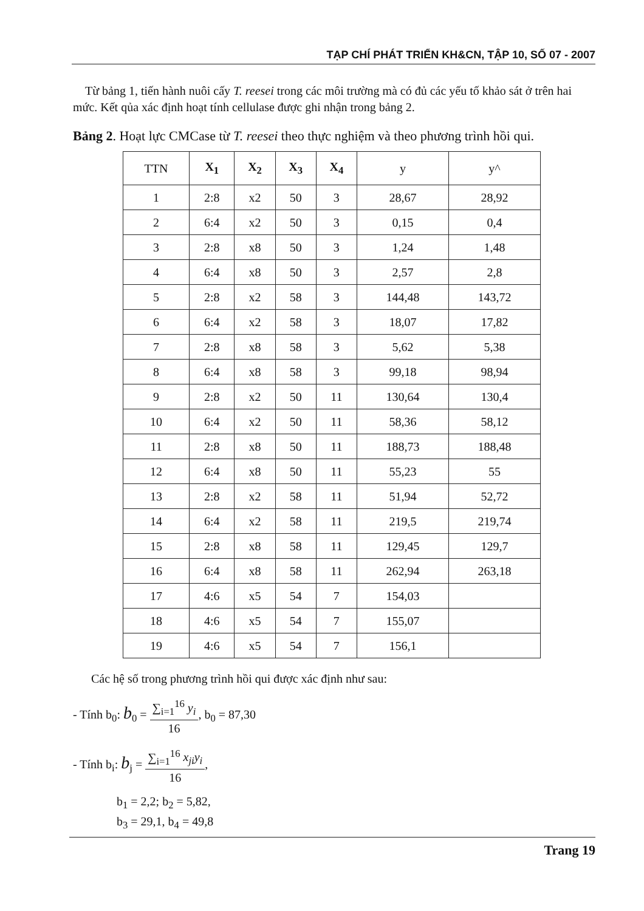TẠP CHÍ PHÁT TRIỂN KH&CN, TẬP 10, SỐ 07 - 2007
Từ bảng 1, tiến hành nuôi cấy T. reesei trong các môi trường mà có đủ các yếu tố khảo sát ở trên hai mức. Kết qủa xác định hoạt tính cellulase được ghi nhận trong bảng 2.
Bảng 2. Hoạt lực CMCase từ T. reesei theo thực nghiệm và theo phương trình hồi qui.
| TTN | X<sub>1</sub> | X<sub>2</sub> | X<sub>3</sub> | X<sub>4</sub> | y | y^ |
| --- | --- | --- | --- | --- | --- | --- |
| 1 | 2:8 | x2 | 50 | 3 | 28,67 | 28,92 |
| 2 | 6:4 | x2 | 50 | 3 | 0,15 | 0,4 |
| 3 | 2:8 | x8 | 50 | 3 | 1,24 | 1,48 |
| 4 | 6:4 | x8 | 50 | 3 | 2,57 | 2,8 |
| 5 | 2:8 | x2 | 58 | 3 | 144,48 | 143,72 |
| 6 | 6:4 | x2 | 58 | 3 | 18,07 | 17,82 |
| 7 | 2:8 | x8 | 58 | 3 | 5,62 | 5,38 |
| 8 | 6:4 | x8 | 58 | 3 | 99,18 | 98,94 |
| 9 | 2:8 | x2 | 50 | 11 | 130,64 | 130,4 |
| 10 | 6:4 | x2 | 50 | 11 | 58,36 | 58,12 |
| 11 | 2:8 | x8 | 50 | 11 | 188,73 | 188,48 |
| 12 | 6:4 | x8 | 50 | 11 | 55,23 | 55 |
| 13 | 2:8 | x2 | 58 | 11 | 51,94 | 52,72 |
| 14 | 6:4 | x2 | 58 | 11 | 219,5 | 219,74 |
| 15 | 2:8 | x8 | 58 | 11 | 129,45 | 129,7 |
| 16 | 6:4 | x8 | 58 | 11 | 262,94 | 263,18 |
| 17 | 4:6 | x5 | 54 | 7 | 154,03 | |
| 18 | 4:6 | x5 | 54 | 7 | 155,07 | |
| 19 | 4:6 | x5 | 54 | 7 | 156,1 | |
Các hệ số trong phương trình hồi qui được xác định như sau:
- Tính b<sub>0</sub>: b<sub>0</sub> = ∑<sub>i=1</sub><sup>16</sup> y<sub>i</sub> 16, b<sub>0</sub> = 87,30
- Tính b<sub>i</sub>: b<sub>j</sub> = ∑<sub>i=1</sub><sup>16</sup> x<sub>ji</sub>y<sub>i</sub> 16,
b<sub>1</sub> = 2,2; b<sub>2</sub> = 5,82,
b<sub>3</sub> = 29,1, b<sub>4</sub> = 49,8
Trang 19